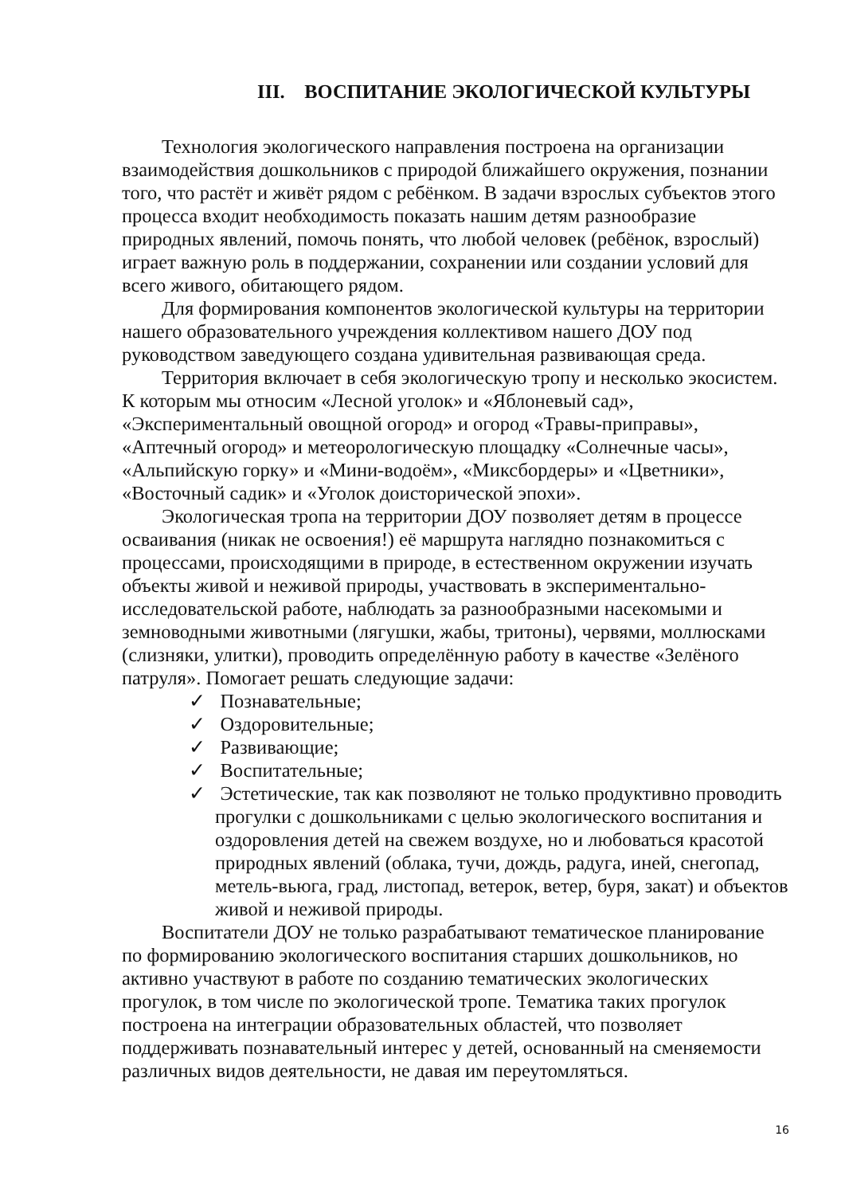III. ВОСПИТАНИЕ ЭКОЛОГИЧЕСКОЙ КУЛЬТУРЫ
Технология экологического направления построена на организации взаимодействия дошкольников с природой ближайшего окружения, познании того, что растёт и живёт рядом с ребёнком. В задачи взрослых субъектов этого процесса входит необходимость показать нашим детям разнообразие природных явлений, помочь понять, что любой человек (ребёнок, взрослый) играет важную роль в поддержании, сохранении или создании условий для всего живого, обитающего рядом.
Для формирования компонентов экологической культуры на территории нашего образовательного учреждения коллективом нашего ДОУ под руководством заведующего создана удивительная развивающая среда.
Территория включает в себя экологическую тропу и несколько экосистем. К которым мы относим «Лесной уголок» и «Яблоневый сад», «Экспериментальный овощной огород» и огород «Травы-приправы», «Аптечный огород» и метеорологическую площадку «Солнечные часы», «Альпийскую горку» и «Мини-водоём», «Миксбордеры» и «Цветники», «Восточный садик» и «Уголок доисторической эпохи».
Экологическая тропа на территории ДОУ позволяет детям в процессе осваивания (никак не освоения!) её маршрута наглядно познакомиться с процессами, происходящими в природе, в естественном окружении изучать объекты живой и неживой природы, участвовать в экспериментально-исследовательской работе, наблюдать за разнообразными насекомыми и земноводными животными (лягушки, жабы, тритоны), червями, моллюсками (слизняки, улитки), проводить определённую работу в качестве «Зелёного патруля». Помогает решать следующие задачи:
✓ Познавательные;
✓ Оздоровительные;
✓ Развивающие;
✓ Воспитательные;
✓ Эстетические, так как позволяют не только продуктивно проводить прогулки с дошкольниками с целью экологического воспитания и оздоровления детей на свежем воздухе, но и любоваться красотой природных явлений (облака, тучи, дождь, радуга, иней, снегопад, метель-вьюга, град, листопад, ветерок, ветер, буря, закат) и объектов живой и неживой природы.
Воспитатели ДОУ не только разрабатывают тематическое планирование по формированию экологического воспитания старших дошкольников, но активно участвуют в работе по созданию тематических экологических прогулок, в том числе по экологической тропе. Тематика таких прогулок построена на интеграции образовательных областей, что позволяет поддерживать познавательный интерес у детей, основанный на сменяемости различных видов деятельности, не давая им переутомляться.
16